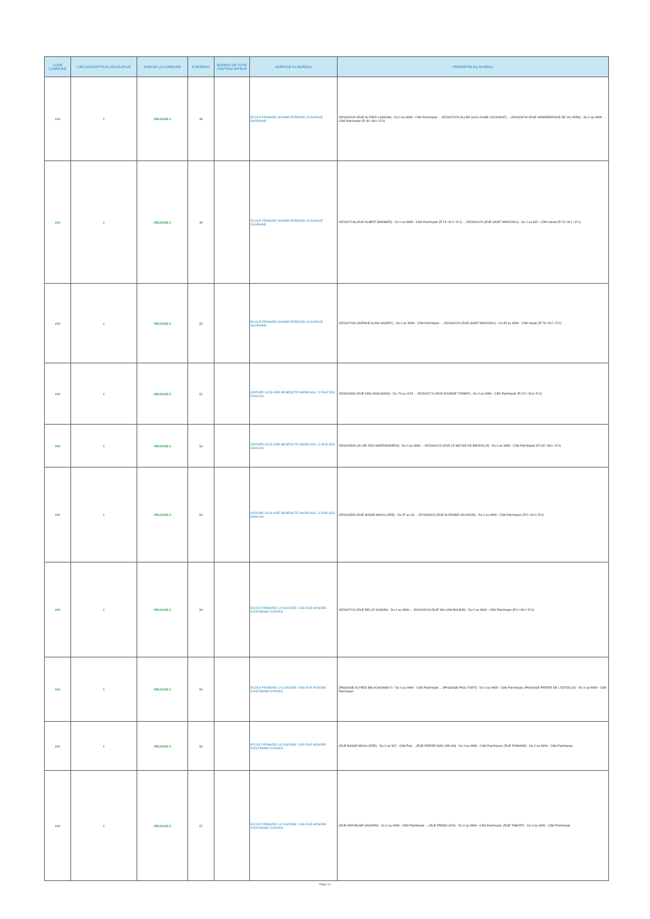| CODE COMMUNE | CIRCONSCRIPTION LEGISLATIVE | NOM DE LA COMMUNE | N°BUREAU | BUREAU DE VOTE CENTRALISATEUR | ADRESSE DU BUREAU | PERIMETRE DU BUREAU |
| --- | --- | --- | --- | --- | --- | --- |
| 234 | 1 | ORLEANS 2 | 48 | | ECOLE PRIMAIRE MAXIME PERRARD 45 AVENUE DAUPHINE | 4523400240 (RUE ALFRED LANSON) - Du 0 au 9999 - Côté Pair/Impair ... 4523407029 (ALLEE GUILLAUME COUSINOT) ... 4523408740 (RUE VANDEBERGUE DE VILLIERS) - Du 0 au 9999 - Côté Pair/Impair (P:30 / M:0 / E:0) |
| 234 | 1 | ORLEANS 2 | 49 | | ECOLE PRIMAIRE MAXIME PERRARD 45 AVENUE DAUPHINE | 4523407146 (RUE ALBERT BARBIER) - Du 0 au 9999 - Côté Pair/Impair (P:73 / M:0 / E:0) ... 4523406120 (RUE SAINT MARCEAU) - Du 1 au 83Z - Côté Impair (P:73 / M:1 / E:1) |
| 234 | 1 | ORLEANS 2 | 50 | | ECOLE PRIMAIRE MAXIME PERRARD 45 AVENUE DAUPHINE | 4523407156 (AVENUE ALAIN SAVARY) - Du 0 au 9999 - Côté Pair/Impair ... 4523406120 (RUE SAINT MARCEAU) - Du 85 au 9999 - Côté Impair (P:79 / M:2 / E:2) |
| 234 | 1 | ORLEANS 2 | 51 | | GROUPE SCOLAIRE BENEDICTE MARECHAL 12 RUE DES DAHLIAS | 4523400330 (RUE DES ANGUIGNIS) - Du 74 au 120Z ... 4523402710 (RUE EUGENE TURBAT) - Du 0 au 9999 - Côté Pair/Impair (P:211 / M:6 / E:4) |
| 234 | 1 | ORLEANS 2 | 52 | | GROUPE SCOLAIRE BENEDICTE MARECHAL 12 RUE DES DAHLIAS | 4523404505 (ALLEE DES MARRONNIERS) - Du 0 au 9999 ... 4523404123 (RUE LE MOYNE DE BIENVILLE) - Du 0 au 9999 - Côté Pair/Impair (P:132 / M:0 / E:0) |
| 234 | 1 | ORLEANS 2 | 53 | | GROUPE SCOLAIRE BENEDICTE MARECHAL 12 RUE DES DAHLIAS | 4523400590 (RUE BASSE MOUILLERE) - Du 37 au 49 ... 4523400024 (RUE SUZANNE VALADON) - Du 0 au 9999 - Côté Pair/Impair (P:0 / M:0 / E:0) |
| 234 | 1 | ORLEANS 2 | 54 | | ECOLE PRIMAIRE LA CIGOGNE 1 BIS RUE HONORE D'ESTIENNE D'ORVES | 4523407124 (RUE BELLE SAISON) - Du 0 au 9999 ... 4523400019 (RUE WILLIAM BAUDIN) - Du 0 au 9999 - Côté Pair/Impair (P:0 / M:0 / E:0) |
| 234 | 1 | ORLEANS 2 | 55 | | ECOLE PRIMAIRE LA CIGOGNE 1 BIS RUE HONORE D'ESTIENNE D'ORVES | (PASSAGE ALFRED BALACHOWSKY) - Du 0 au 9999 - Côté Pair/Impair ... (PASSAGE PAUL FORT) - Du 0 au 9999 - Côté Pair/Impair, (PASSAGE PIERRE DE L ESTOILLE) - Du 0 au 9999 - Côté Pair/Impair |
| 234 | 1 | ORLEANS 2 | 56 | | ECOLE PRIMAIRE LA CIGOGNE 1 BIS RUE HONORE D'ESTIENNE D'ORVES | (RUE BASSE MOUILLERE) - Du 0 au 36Z - Côté Pair ... (RUE PIERRE MAC ORLAN) - Du 0 au 9999 - Côté Pair/Impair, (RUE POMONE) - Du 0 au 9999 - Côté Pair/Impair |
| 234 | 1 | ORLEANS 2 | 57 | | ECOLE PRIMAIRE LA CIGOGNE 1 BIS RUE HONORE D'ESTIENNE D'ORVES | (RUE ANTHELME SAVARIN) - Du 0 au 9999 - Côté Pair/Impair ... (RUE PRIMO LEVI) - Du 0 au 9999 - Côté Pair/Impair, (RUE TABART) - Du 0 au 9999 - Côté Pair/Impair |
Page 16